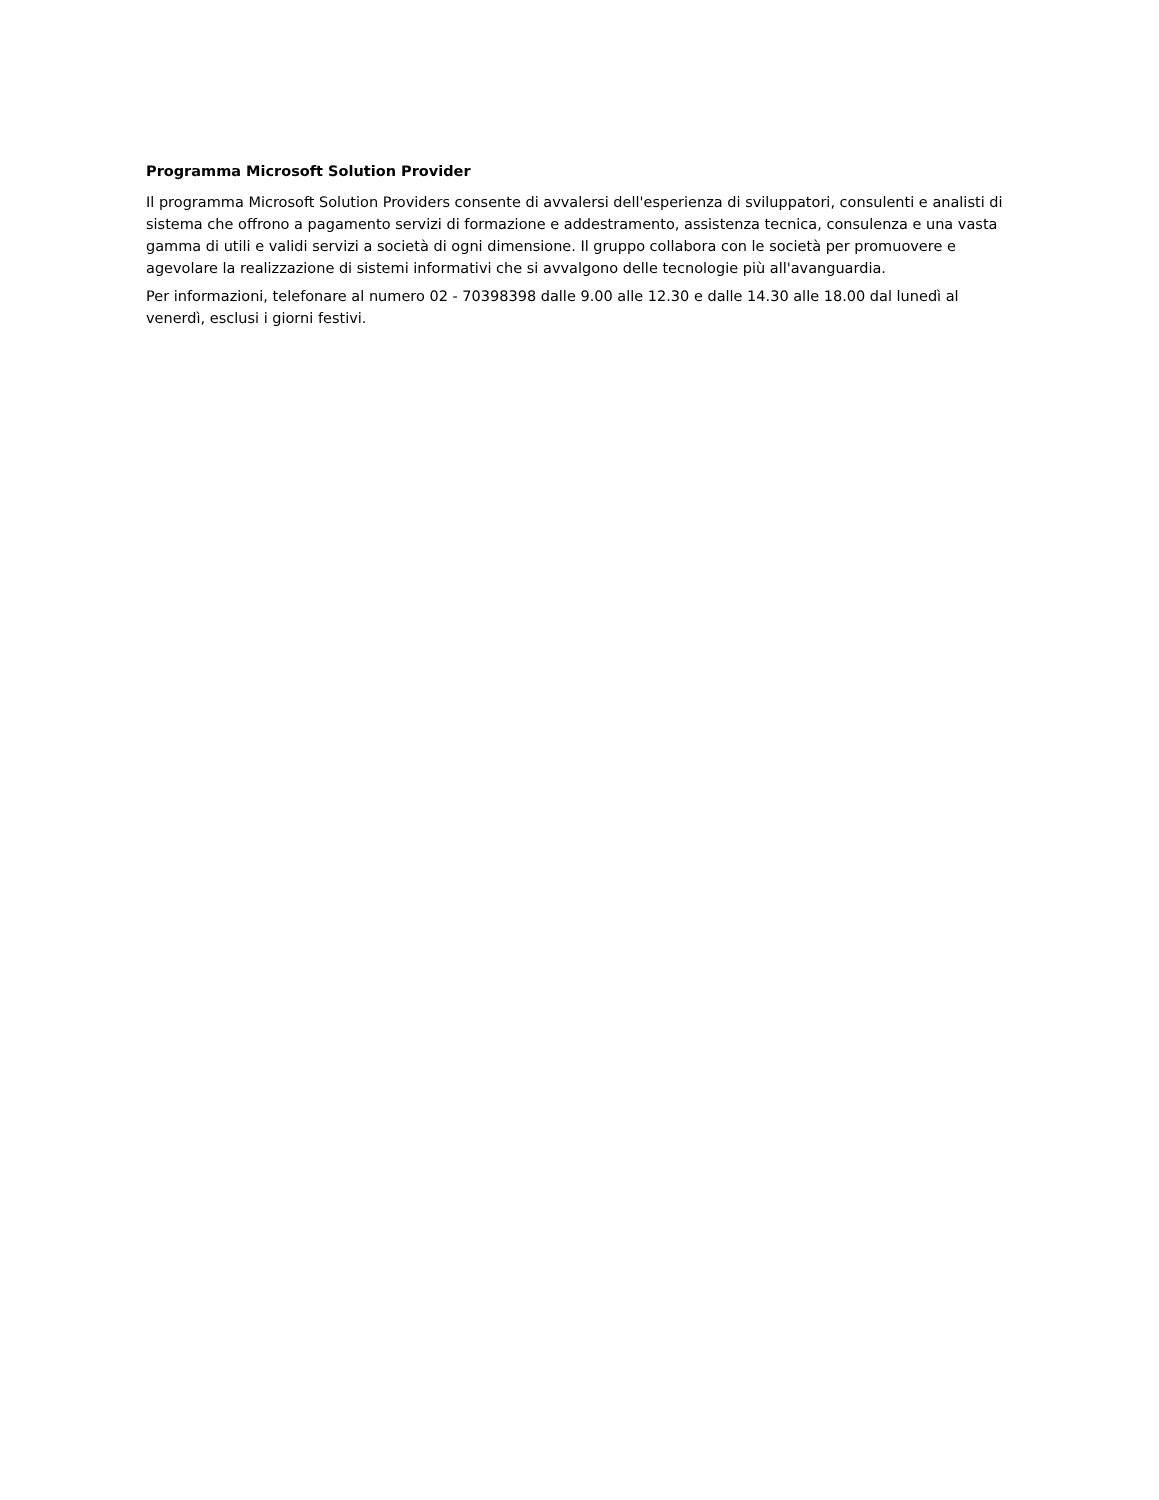Programma Microsoft Solution Provider
Il programma Microsoft Solution Providers consente di avvalersi dell'esperienza di sviluppatori, consulenti e analisti di sistema che offrono a pagamento servizi di formazione e addestramento, assistenza tecnica, consulenza e una vasta gamma di utili e validi servizi a società di ogni dimensione. Il gruppo collabora con le società per promuovere e agevolare la realizzazione di sistemi informativi che si avvalgono delle tecnologie più all'avanguardia.
Per informazioni, telefonare al numero 02 - 70398398 dalle 9.00 alle 12.30 e dalle 14.30 alle 18.00 dal lunedì al venerdì, esclusi i giorni festivi.